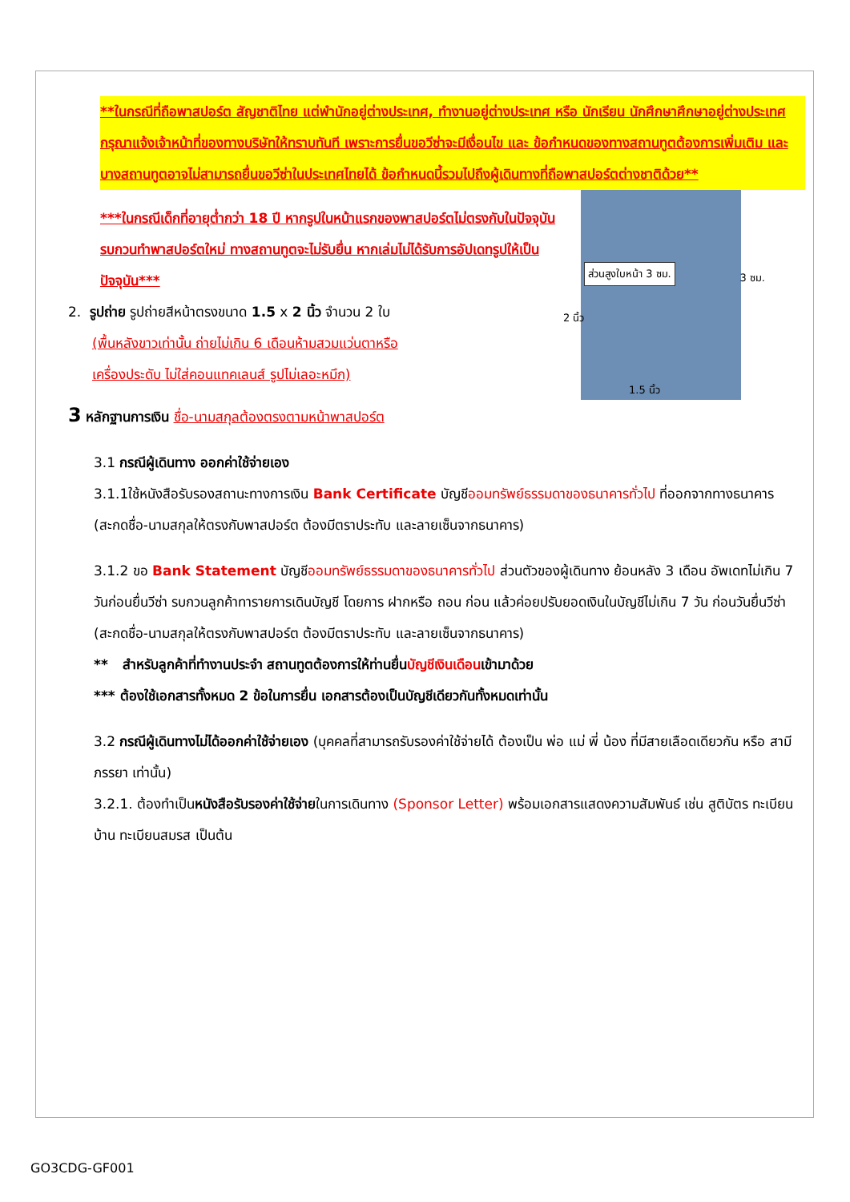**ในกรณีที่ถือพาสปอร์ต สัญชาติไทย แต่พำนักอยู่ต่างประเทศ, ทำงานอยู่ต่างประเทศ หรือ นักเรียน นักศึกษาศึกษาอยู่ต่างประเทศ กรุณาแจ้งเจ้าหน้าที่ของทางบริษัทให้ทราบทันที เพราะการยื่นขอวีซ่าจะมีเงื่อนไข และ ข้อกำหนดของทางสถานทูตต้องการเพิ่มเติม และ บางสถานทูตอาจไม่สามารถยื่นขอวีซ่าในประเทศไทยได้ ข้อกำหนดนี้รวมไปถึงผู้เดินทางที่ถือพาสปอร์ตต่างชาติด้วย**
ส่วนสูงใบหน้า 3 ซม.
1.5 นิ้ว
3 ซม.
2 นิ้ว
***ในกรณีเด็กที่อายุต่ำกว่า 18 ปี หากรูปในหน้าแรกของพาสปอร์ตไม่ตรงกับในปัจจุบัน รบกวนทำพาสปอร์ตใหม่ ทางสถานทูตจะไม่รับยื่น หากเล่มไม่ได้รับการอัปเดทรูปให้เป็นปัจจุบัน***
2. รูปถ่าย รูปถ่ายสีหน้าตรงขนาด 1.5 x 2 นิ้ว จำนวน 2 ใบ
(พื้นหลังขาวเท่านั้น ถ่ายไม่เกิน 6 เดือนห้ามสวมแว่นตาหรือ
เครื่องประดับ ไม่ใส่คอนแทคเลนส์ รูปไม่เลอะหมึก)
3 หลักฐานการเงิน ชื่อ-นามสกุลต้องตรงตามหน้าพาสปอร์ต
3.1 กรณีผู้เดินทาง ออกค่าใช้จ่ายเอง
3.1.1ใช้หนังสือรับรองสถานะทางการเงิน Bank Certificate บัญชีออมทรัพย์ธรรมดาของธนาคารทั่วไป ที่ออกจากทางธนาคาร (สะกดชื่อ-นามสกุลให้ตรงกับพาสปอร์ต ต้องมีตราประทับ และลายเซ็นจากธนาคาร)
3.1.2 ขอ Bank Statement บัญชีออมทรัพย์ธรรมดาของธนาคารทั่วไป ส่วนตัวของผู้เดินทาง ย้อนหลัง 3 เดือน อัพเดทไม่เกิน 7 วันก่อนยื่นวีซ่า รบกวนลูกค้าทารายการเดินบัญชี โดยการ ฝากหรือ ถอน ก่อน แล้วค่อยปรับยอดเงินในบัญชีไม่เกิน 7 วัน ก่อนวันยื่นวีซ่า (สะกดชื่อ-นามสกุลให้ตรงกับพาสปอร์ต ต้องมีตราประทับ และลายเซ็นจากธนาคาร)
** สำหรับลูกค้าที่ทำงานประจำ สถานทูตต้องการให้ท่านยื่นบัญชีเงินเดือนเข้ามาด้วย
*** ต้องใช้เอกสารทั้งหมด 2 ข้อในการยื่น เอกสารต้องเป็นบัญชีเดียวกันทั้งหมดเท่านั้น
3.2 กรณีผู้เดินทางไม่ได้ออกค่าใช้จ่ายเอง (บุคคลที่สามารถรับรองค่าใช้จ่ายได้ ต้องเป็น พ่อ แม่ พี่ น้อง ที่มีสายเลือดเดียวกัน หรือ สามีภรรยา เท่านั้น)
3.2.1. ต้องทำเป็นหนังสือรับรองค่าใช้จ่ายในการเดินทาง (Sponsor Letter) พร้อมเอกสารแสดงความสัมพันธ์ เช่น สูติบัตร ทะเบียนบ้าน ทะเบียนสมรส เป็นต้น
GO3CDG-GF001